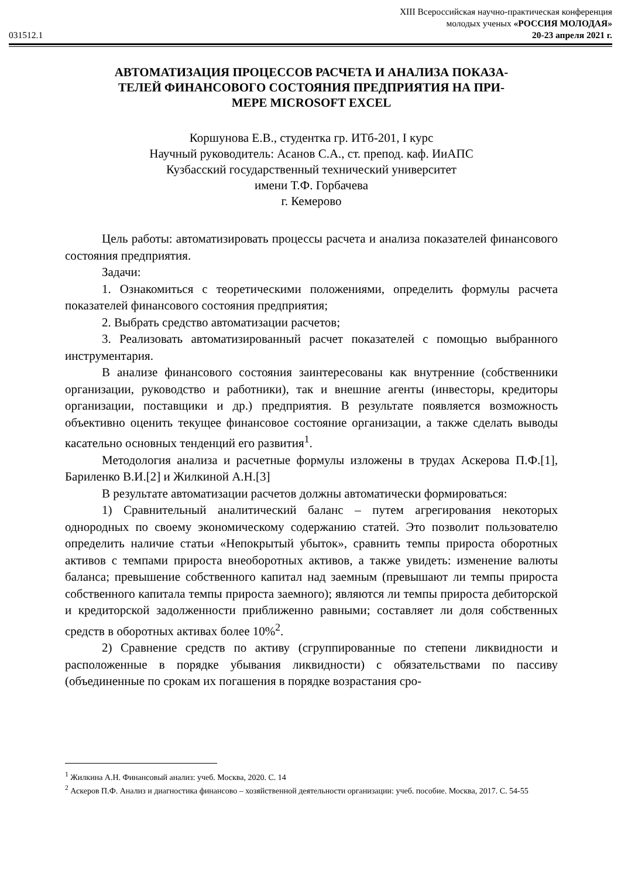XIII Всероссийская научно-практическая конференция
молодых ученых «РОССИЯ МОЛОДАЯ»
031512.1 20-23 апреля 2021 г.
АВТОМАТИЗАЦИЯ ПРОЦЕССОВ РАСЧЕТА И АНАЛИЗА ПОКАЗА-
ТЕЛЕЙ ФИНАНСОВОГО СОСТОЯНИЯ ПРЕДПРИЯТИЯ НА ПРИ-
МЕРЕ MICROSOFT EXCEL
Коршунова Е.В., студентка гр. ИТб-201, I курс
Научный руководитель: Асанов С.А., ст. препод. каф. ИиАПС
Кузбасский государственный технический университет
имени Т.Ф. Горбачева
г. Кемерово
Цель работы: автоматизировать процессы расчета и анализа показателей финансового состояния предприятия.
Задачи:
1. Ознакомиться с теоретическими положениями, определить формулы расчета показателей финансового состояния предприятия;
2. Выбрать средство автоматизации расчетов;
3. Реализовать автоматизированный расчет показателей с помощью выбранного инструментария.
В анализе финансового состояния заинтересованы как внутренние (собственники организации, руководство и работники), так и внешние агенты (инвесторы, кредиторы организации, поставщики и др.) предприятия. В результате появляется возможность объективно оценить текущее финансовое состояние организации, а также сделать выводы касательно основных тенденций его развития<sup>1</sup>.
Методология анализа и расчетные формулы изложены в трудах Аскерова П.Ф.[1], Бариленко В.И.[2] и Жилкиной А.Н.[3]
В результате автоматизации расчетов должны автоматически формироваться:
1) Сравнительный аналитический баланс – путем агрегирования некоторых однородных по своему экономическому содержанию статей. Это позволит пользователю определить наличие статьи «Непокрытый убыток», сравнить темпы прироста оборотных активов с темпами прироста внеоборотных активов, а также увидеть: изменение валюты баланса; превышение собственного капитал над заемным (превышают ли темпы прироста собственного капитала темпы прироста заемного); являются ли темпы прироста дебиторской и кредиторской задолженности приближенно равными; составляет ли доля собственных средств в оборотных активах более 10%<sup>2</sup>.
2) Сравнение средств по активу (сгруппированные по степени ликвидности и расположенные в порядке убывания ликвидности) с обязательствами по пассиву (объединенные по срокам их погашения в порядке возрастания сро-
<sup>1</sup> Жилкина А.Н. Финансовый анализ: учеб. Москва, 2020. С. 14
<sup>2</sup> Аскеров П.Ф. Анализ и диагностика финансово – хозяйственной деятельности организации: учеб. пособие. Москва, 2017. С. 54-55